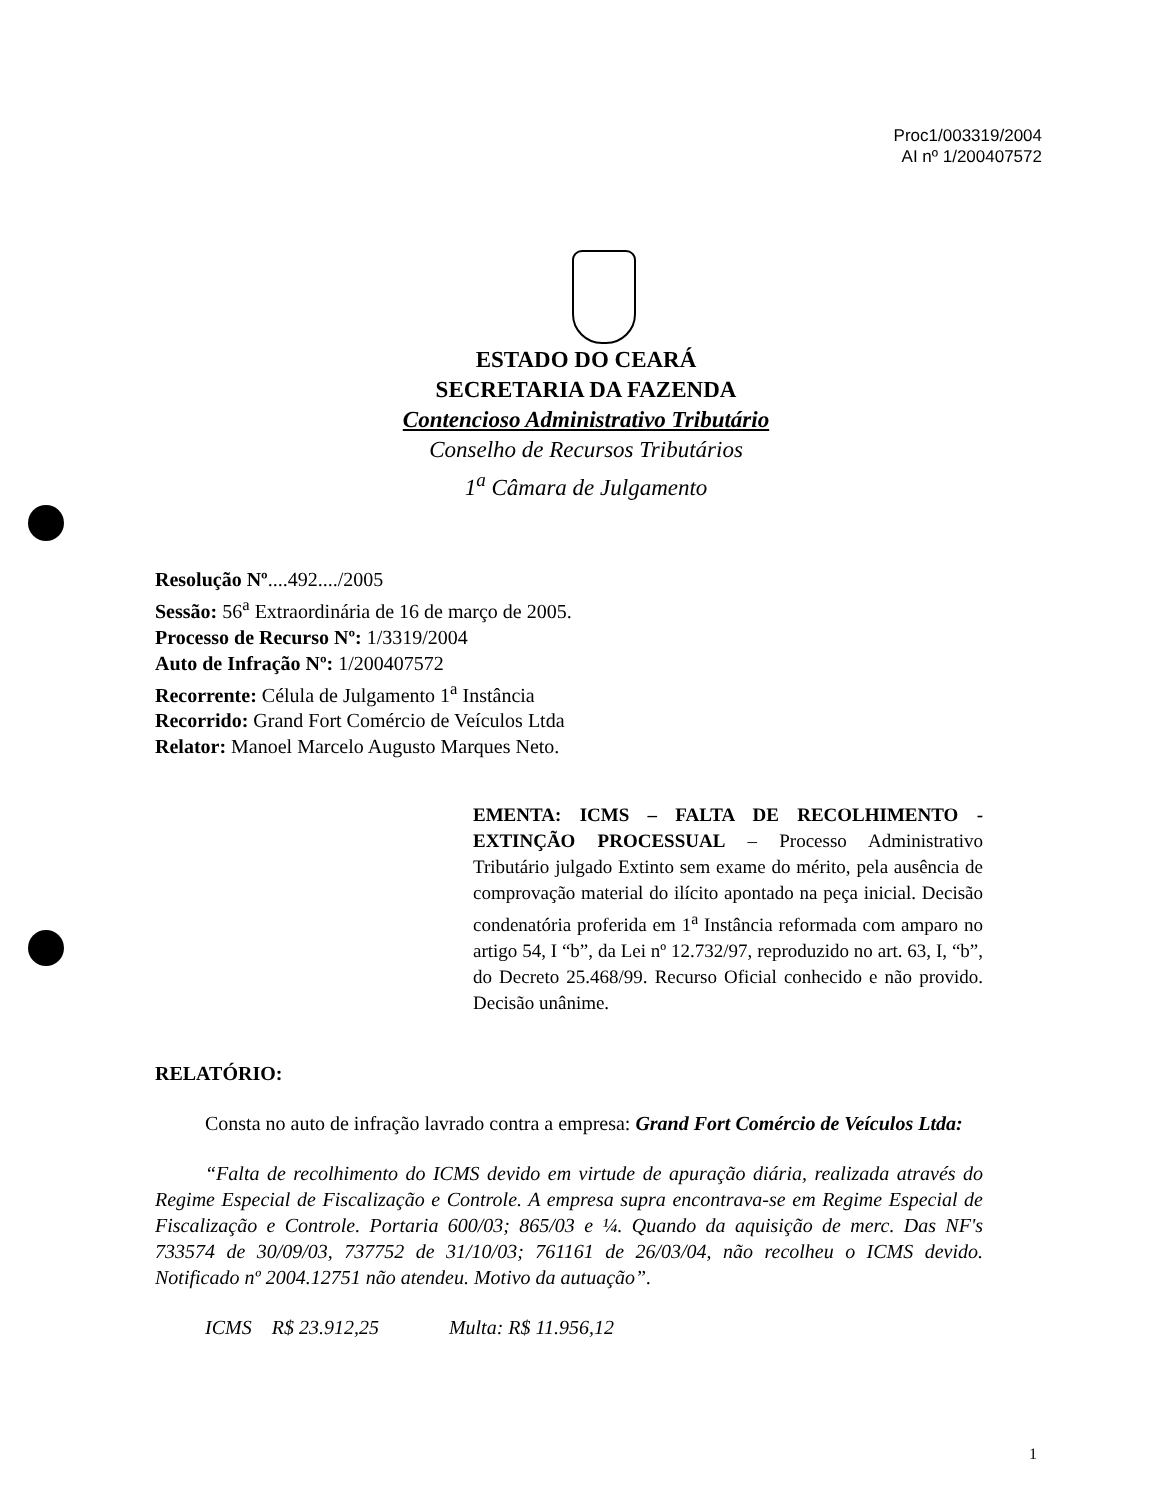Proc1/003319/2004
AI nº 1/200407572
ESTADO DO CEARÁ
SECRETARIA DA FAZENDA
Contencioso Administrativo Tributário
Conselho de Recursos Tributários
1<sup>a</sup> Câmara de Julgamento
Resolução Nº....492..../2005
Sessão: 56<sup>a</sup> Extraordinária de 16 de março de 2005.
Processo de Recurso Nº: 1/3319/2004
Auto de Infração Nº: 1/200407572
Recorrente: Célula de Julgamento 1<sup>a</sup> Instância
Recorrido: Grand Fort Comércio de Veículos Ltda
Relator: Manoel Marcelo Augusto Marques Neto.
EMENTA: ICMS – FALTA DE RECOLHIMENTO - EXTINÇÃO PROCESSUAL – Processo Administrativo Tributário julgado Extinto sem exame do mérito, pela ausência de comprovação material do ilícito apontado na peça inicial. Decisão condenatória proferida em 1<sup>a</sup> Instância reformada com amparo no artigo 54, I “b”, da Lei nº 12.732/97, reproduzido no art. 63, I, “b”, do Decreto 25.468/99. Recurso Oficial conhecido e não provido. Decisão unânime.
RELATÓRIO:
Consta no auto de infração lavrado contra a empresa: Grand Fort Comércio de Veículos Ltda:
“Falta de recolhimento do ICMS devido em virtude de apuração diária, realizada através do Regime Especial de Fiscalização e Controle. A empresa supra encontrava-se em Regime Especial de Fiscalização e Controle. Portaria 600/03; 865/03 e ¼. Quando da aquisição de merc. Das NF's 733574 de 30/09/03, 737752 de 31/10/03; 761161 de 26/03/04, não recolheu o ICMS devido. Notificado nº 2004.12751 não atendeu. Motivo da autuação”.
ICMS R$ 23.912,25 Multa: R$ 11.956,12
1